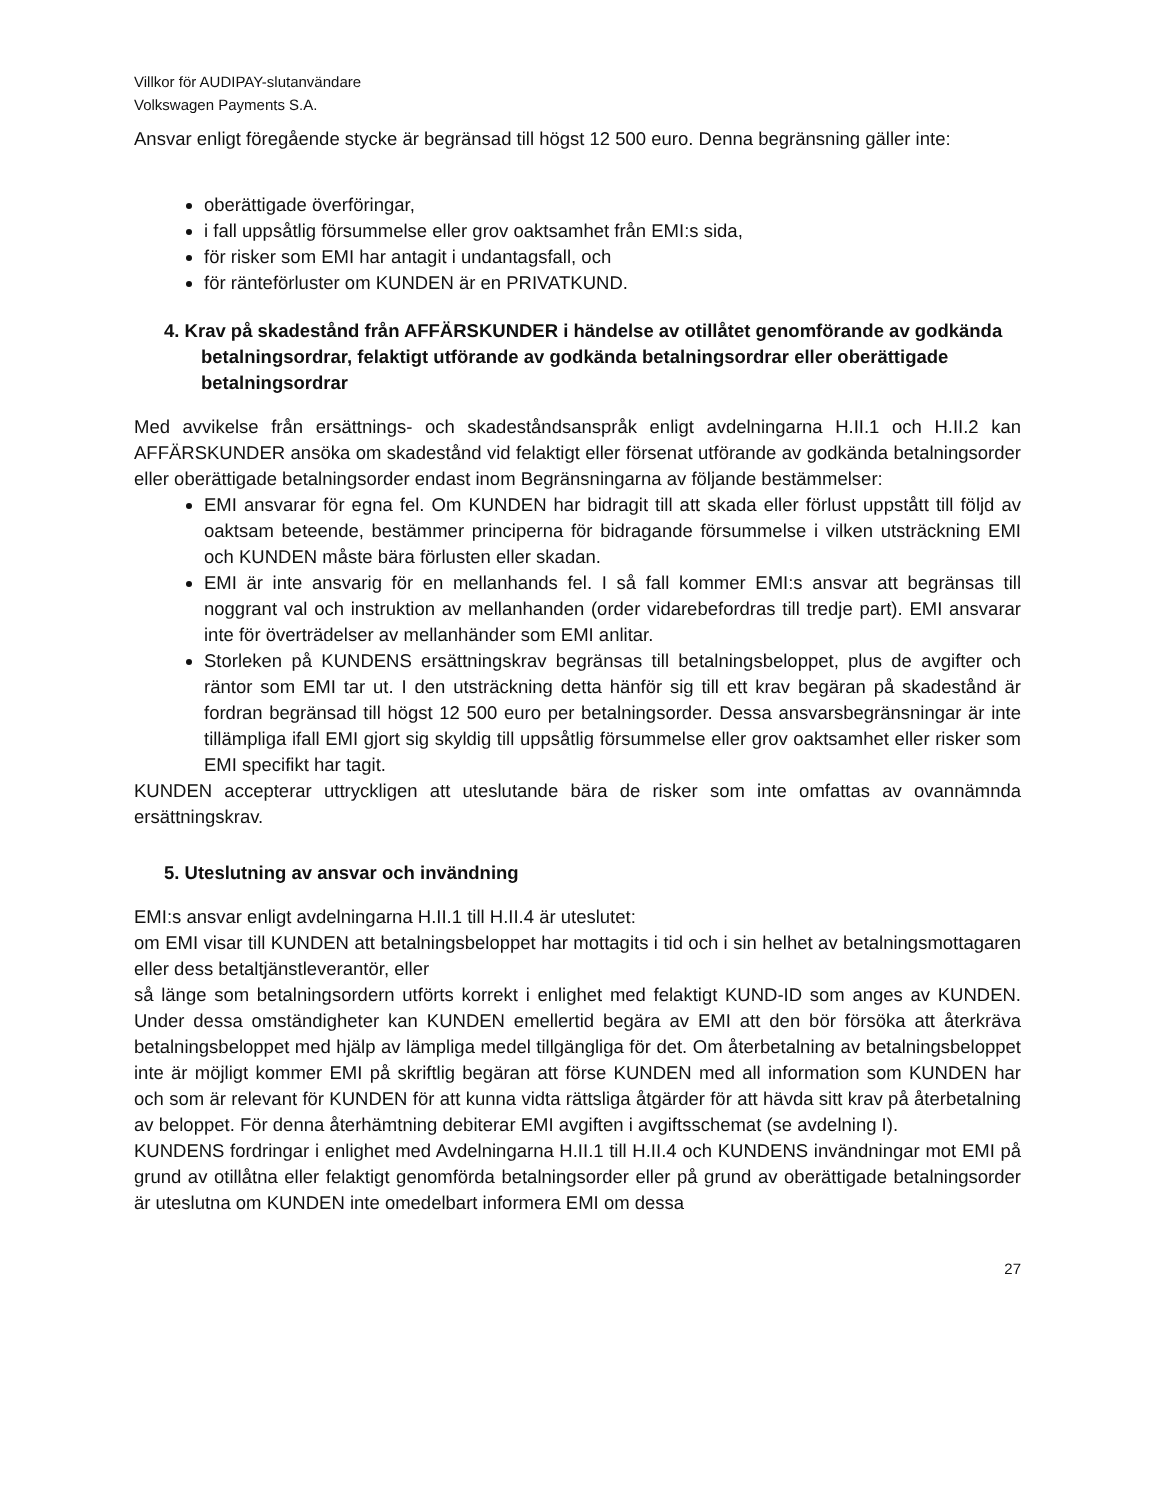Villkor för AUDIPAY-slutanvändare
Volkswagen Payments S.A.
Ansvar enligt föregående stycke är begränsad till högst 12 500 euro. Denna begränsning gäller inte:
oberättigade överföringar,
i fall uppsåtlig försummelse eller grov oaktsamhet från EMI:s sida,
för risker som EMI har antagit i undantagsfall, och
för ränteförluster om KUNDEN är en PRIVATKUND.
4. Krav på skadestånd från AFFÄRSKUNDER i händelse av otillåtet genomförande av godkända betalningsordrar, felaktigt utförande av godkända betalningsordrar eller oberättigade betalningsordrar
Med avvikelse från ersättnings- och skadeståndsanspråk enligt avdelningarna H.II.1 och H.II.2 kan AFFÄRSKUNDER ansöka om skadestånd vid felaktigt eller försenat utförande av godkända betalningsorder eller oberättigade betalningsorder endast inom Begränsningarna av följande bestämmelser:
EMI ansvarar för egna fel. Om KUNDEN har bidragit till att skada eller förlust uppstått till följd av oaktsam beteende, bestämmer principerna för bidragande försummelse i vilken utsträckning EMI och KUNDEN måste bära förlusten eller skadan.
EMI är inte ansvarig för en mellanhands fel. I så fall kommer EMI:s ansvar att begränsas till noggrant val och instruktion av mellanhanden (order vidarebefordras till tredje part). EMI ansvarar inte för överträdelser av mellanhänder som EMI anlitar.
Storleken på KUNDENS ersättningskrav begränsas till betalningsbeloppet, plus de avgifter och räntor som EMI tar ut. I den utsträckning detta hänför sig till ett krav begäran på skadestånd är fordran begränsad till högst 12 500 euro per betalningsorder. Dessa ansvarsbegränsningar är inte tillämpliga ifall EMI gjort sig skyldig till uppsåtlig försummelse eller grov oaktsamhet eller risker som EMI specifikt har tagit.
KUNDEN accepterar uttryckligen att uteslutande bära de risker som inte omfattas av ovannämnda ersättningskrav.
5. Uteslutning av ansvar och invändning
EMI:s ansvar enligt avdelningarna H.II.1 till H.II.4 är uteslutet:
om EMI visar till KUNDEN att betalningsbeloppet har mottagits i tid och i sin helhet av betalningsmottagaren eller dess betaltjänstleverantör, eller
så länge som betalningsordern utförts korrekt i enlighet med felaktigt KUND-ID som anges av KUNDEN. Under dessa omständigheter kan KUNDEN emellertid begära av EMI att den bör försöka att återkräva betalningsbeloppet med hjälp av lämpliga medel tillgängliga för det. Om återbetalning av betalningsbeloppet inte är möjligt kommer EMI på skriftlig begäran att förse KUNDEN med all information som KUNDEN har och som är relevant för KUNDEN för att kunna vidta rättsliga åtgärder för att hävda sitt krav på återbetalning av beloppet. För denna återhämtning debiterar EMI avgiften i avgiftsschemat (se avdelning I).
KUNDENS fordringar i enlighet med Avdelningarna H.II.1 till H.II.4 och KUNDENS invändningar mot EMI på grund av otillåtna eller felaktigt genomförda betalningsorder eller på grund av oberättigade betalningsorder är uteslutna om KUNDEN inte omedelbart informera EMI om dessa
27